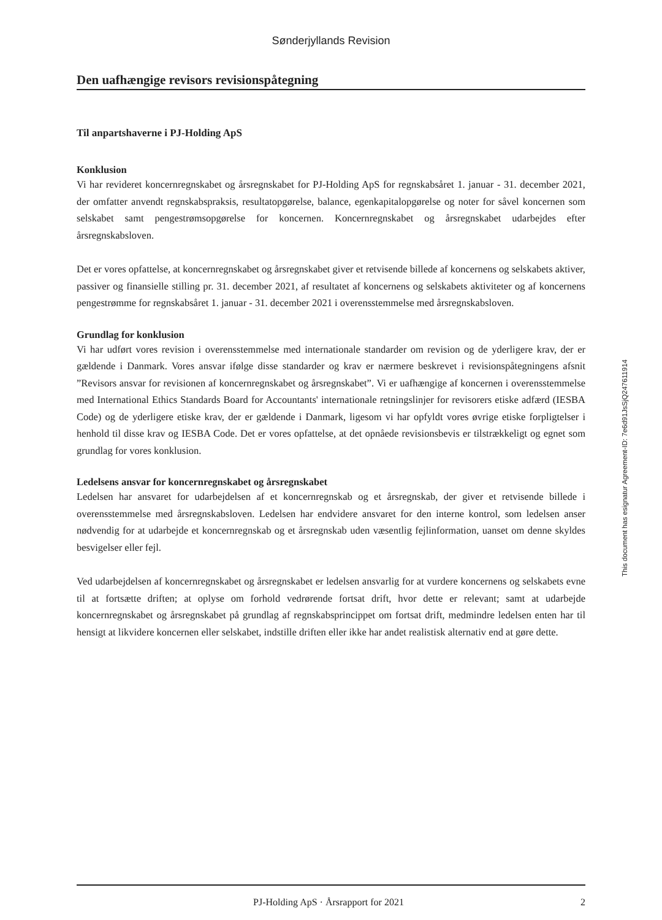Sønderjyllands Revision
Den uafhængige revisors revisionspåtegning
Til anpartshaverne i PJ-Holding ApS
Konklusion
Vi har revideret koncernregnskabet og årsregnskabet for PJ-Holding ApS for regnskabsåret 1. januar - 31. december 2021, der omfatter anvendt regnskabspraksis, resultatopgørelse, balance, egenkapitalopgørelse og noter for såvel koncernen som selskabet samt pengestrømsopgørelse for koncernen. Koncernregnskabet og årsregnskabet udarbejdes efter årsregnskabsloven.
Det er vores opfattelse, at koncernregnskabet og årsregnskabet giver et retvisende billede af koncernens og selskabets aktiver, passiver og finansielle stilling pr. 31. december 2021, af resultatet af koncernens og selskabets aktiviteter og af koncernens pengestrømme for regnskabsåret 1. januar - 31. december 2021 i overensstemmelse med årsregnskabsloven.
Grundlag for konklusion
Vi har udført vores revision i overensstemmelse med internationale standarder om revision og de yderligere krav, der er gældende i Danmark. Vores ansvar ifølge disse standarder og krav er nærmere beskrevet i revisionspåtegningens afsnit ”Revisors ansvar for revisionen af koncernregnskabet og årsregnskabet”. Vi er uafhængige af koncernen i overensstemmelse med International Ethics Standards Board for Accountants' internationale retningslinjer for revisorers etiske adfærd (IESBA Code) og de yderligere etiske krav, der er gældende i Danmark, ligesom vi har opfyldt vores øvrige etiske forpligtelser i henhold til disse krav og IESBA Code. Det er vores opfattelse, at det opnåede revisionsbevis er tilstrækkeligt og egnet som grundlag for vores konklusion.
Ledelsens ansvar for koncernregnskabet og årsregnskabet
Ledelsen har ansvaret for udarbejdelsen af et koncernregnskab og et årsregnskab, der giver et retvisende billede i overensstemmelse med årsregnskabsloven. Ledelsen har endvidere ansvaret for den interne kontrol, som ledelsen anser nødvendig for at udarbejde et koncernregnskab og et årsregnskab uden væsentlig fejlinformation, uanset om denne skyldes besvigelser eller fejl.
Ved udarbejdelsen af koncernregnskabet og årsregnskabet er ledelsen ansvarlig for at vurdere koncernens og selskabets evne til at fortsætte driften; at oplyse om forhold vedrørende fortsat drift, hvor dette er relevant; samt at udarbejde koncernregnskabet og årsregnskabet på grundlag af regnskabsprincippet om fortsat drift, medmindre ledelsen enten har til hensigt at likvidere koncernen eller selskabet, indstille driften eller ikke har andet realistisk alternativ end at gøre dette.
This document has esignatur Agreement-ID: 7e6d91JsSjQ247611914
PJ-Holding ApS · Årsrapport for 2021 2